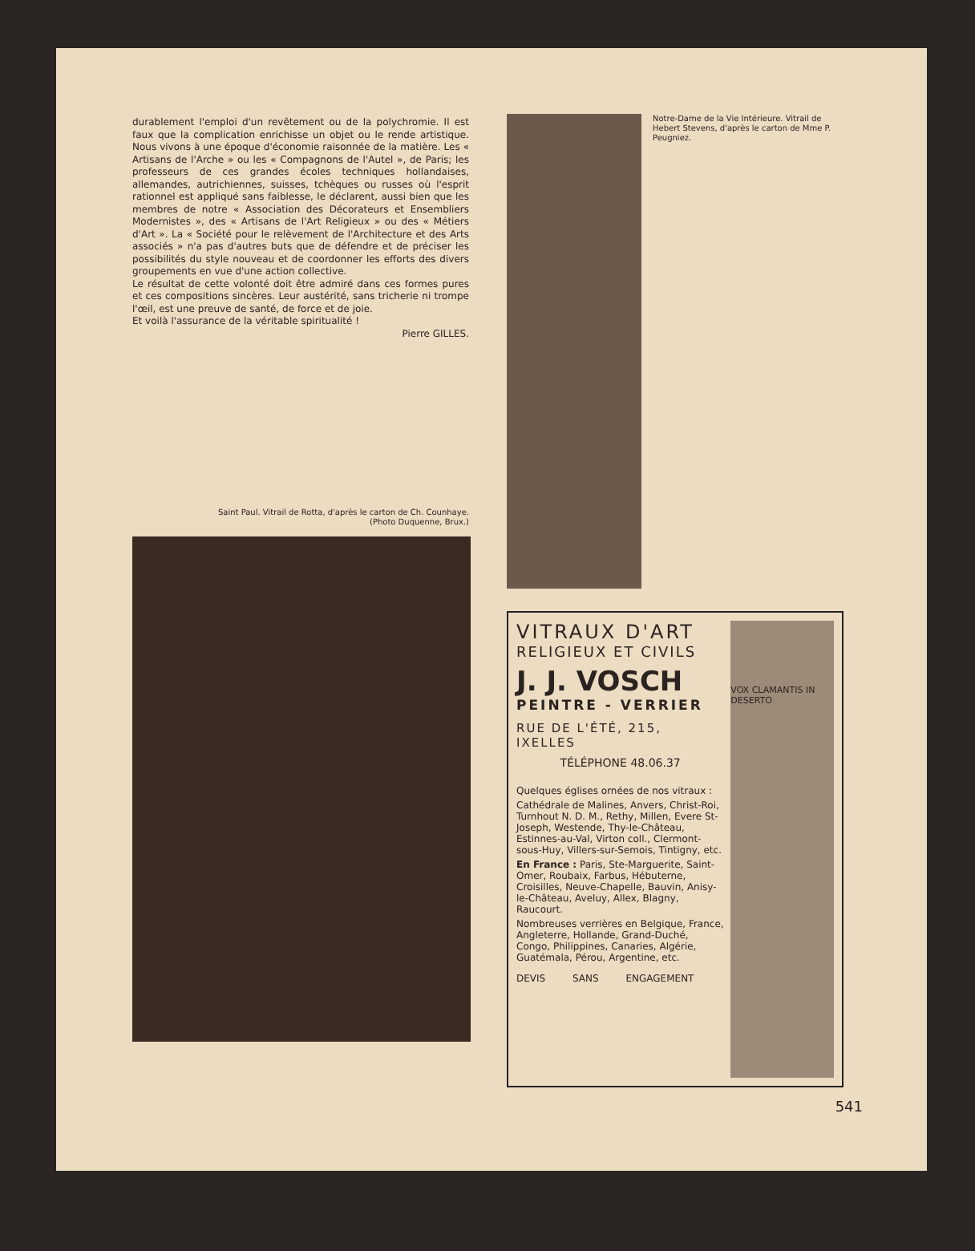durablement l'emploi d'un revêtement ou de la polychromie. Il est faux que la complication enrichisse un objet ou le rende artistique. Nous vivons à une époque d'économie raisonnée de la matière. Les « Artisans de l'Arche » ou les « Compagnons de l'Autel », de Paris; les professeurs de ces grandes écoles techniques hollandaises, allemandes, autrichiennes, suisses, tchèques ou russes où l'esprit rationnel est appliqué sans faiblesse, le déclarent, aussi bien que les membres de notre « Association des Décorateurs et Ensembliers Modernistes », des « Artisans de l'Art Religieux » ou des « Métiers d'Art ». La « Société pour le relèvement de l'Architecture et des Arts associés » n'a pas d'autres buts que de défendre et de préciser les possibilités du style nouveau et de coordonner les efforts des divers groupements en vue d'une action collective.
Le résultat de cette volonté doit être admiré dans ces formes pures et ces compositions sincères. Leur austérité, sans tricherie ni trompe l'œil, est une preuve de santé, de force et de joie.
Et voilà l'assurance de la véritable spiritualité !
Pierre GILLES.
Saint Paul. Vitrail de Rotta, d'après le carton de Ch. Counhaye.
(Photo Duquenne, Brux.)
Notre-Dame de la Vie Intérieure. Vitrail de Hebert Stevens, d'après le carton de Mme P. Peugniez.
VITRAUX D'ART
RELIGIEUX ET CIVILS
J. J. VOSCH
PEINTRE - VERRIER
RUE DE L'ÉTÉ, 215, IXELLES
TÉLÉPHONE 48.06.37
Quelques églises ornées de nos vitraux :
Cathédrale de Malines, Anvers, Christ-Roi, Turnhout N. D. M., Rethy, Millen, Evere St-Joseph, Westende, Thy-le-Château, Estinnes-au-Val, Virton coll., Clermont-sous-Huy, Villers-sur-Semois, Tintigny, etc.
En France : Paris, Ste-Marguerite, Saint-Omer, Roubaix, Farbus, Hébuterne, Croisilles, Neuve-Chapelle, Bauvin, Anisy-le-Château, Aveluy, Allex, Blagny, Raucourt.
Nombreuses verrières en Belgique, France, Angleterre, Hollande, Grand-Duché, Congo, Philippines, Canaries, Algérie, Guatémala, Pérou, Argentine, etc.
DEVIS SANS ENGAGEMENT
VOX CLAMANTIS IN DESERTO
541